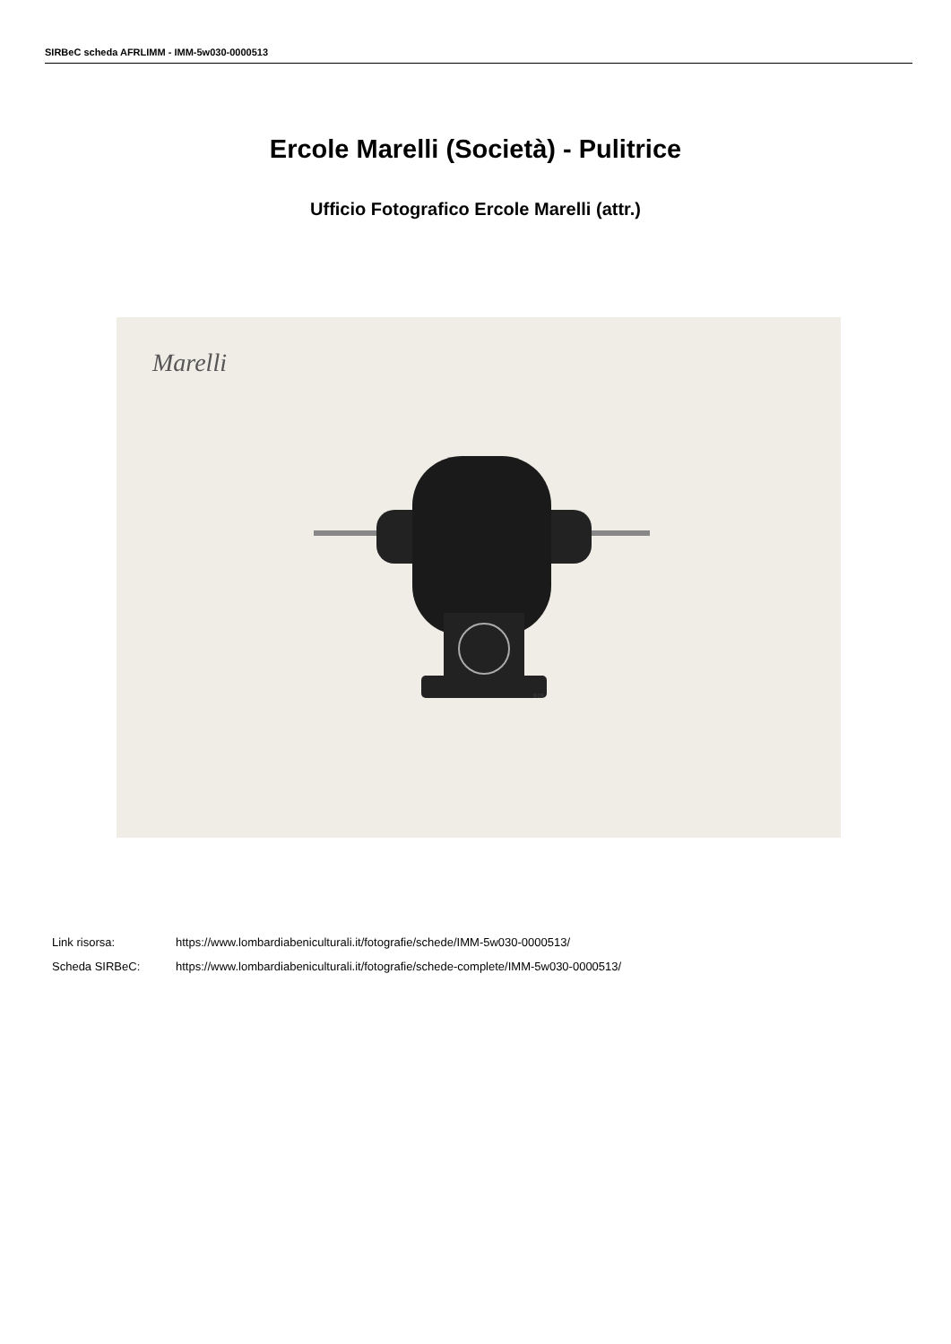SIRBeC scheda AFRLIMM - IMM-5w030-0000513
Ercole Marelli (Società) - Pulitrice
Ufficio Fotografico Ercole Marelli (attr.)
Marelli
919
Link risorsa: https://www.lombardiabeniculturali.it/fotografie/schede/IMM-5w030-0000513/
Scheda SIRBeC: https://www.lombardiabeniculturali.it/fotografie/schede-complete/IMM-5w030-0000513/